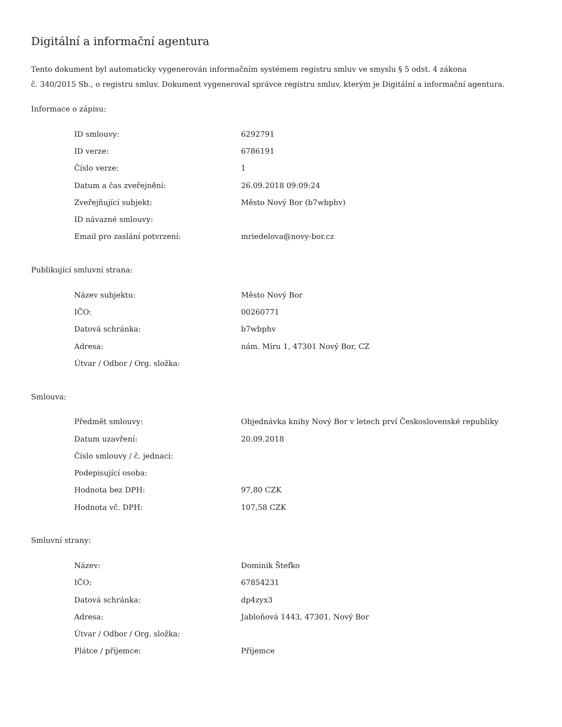Digitální a informační agentura
Tento dokument byl automaticky vygenerován informačním systémem registru smluv ve smyslu § 5 odst. 4 zákona
č. 340/2015 Sb., o registru smluv. Dokument vygeneroval správce registru smluv, kterým je Digitální a informační agentura.
Informace o zápisu:
| ID smlouvy: | 6292791 |
| ID verze: | 6786191 |
| Číslo verze: | 1 |
| Datum a čas zveřejnění: | 26.09.2018 09:09:24 |
| Zveřejňující subjekt: | Město Nový Bor (b7wbphv) |
| ID návazné smlouvy: | |
| Email pro zaslání potvrzení: | mriedelova@novy-bor.cz |
Publikující smluvní strana:
| Název subjektu: | Město Nový Bor |
| IČO: | 00260771 |
| Datová schránka: | b7wbphv |
| Adresa: | nám. Míru 1, 47301 Nový Bor, CZ |
| Útvar / Odbor / Org. složka: | |
Smlouva:
| Předmět smlouvy: | Objednávka knihy Nový Bor v letech prví Československé republiky |
| Datum uzavření: | 20.09.2018 |
| Číslo smlouvy / č. jednací: | |
| Podepisující osoba: | |
| Hodnota bez DPH: | 97,80 CZK |
| Hodnota vč. DPH: | 107,58 CZK |
Smluvní strany:
| Název: | Dominik Štefko |
| IČO: | 67854231 |
| Datová schránka: | dp4zyx3 |
| Adresa: | Jabloňová 1443, 47301, Nový Bor |
| Útvar / Odbor / Org. složka: | |
| Plátce / příjemce: | Příjemce |